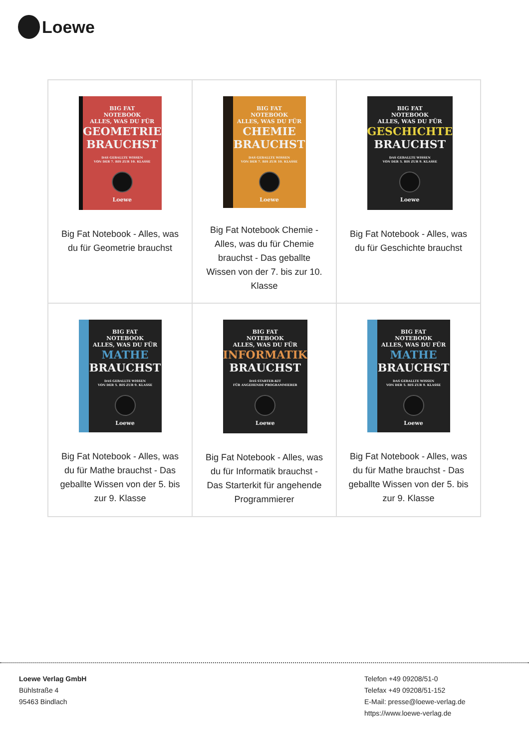Loewe
| BIG FAT NOTEBOOK ALLES, WAS DU FÜR GEOMETRIE BRAUCHST DAS GEBALLTE WISSEN VON DER 7. BIS ZUR 10. KLASSE Loewe Big Fat Notebook - Alles, was du für Geometrie brauchst | BIG FAT NOTEBOOK ALLES, WAS DU FÜR CHEMIE BRAUCHST DAS GEBALLTE WISSEN VON DER 7. BIS ZUR 10. KLASSE Loewe Big Fat Notebook Chemie - Alles, was du für Chemie brauchst - Das geballte Wissen von der 7. bis zur 10. Klasse | BIG FAT NOTEBOOK ALLES, WAS DU FÜR GESCHICHTE BRAUCHST DAS GEBALLTE WISSEN VON DER 5. BIS ZUR 9. KLASSE Loewe Big Fat Notebook - Alles, was du für Geschichte brauchst |
| BIG FAT NOTEBOOK ALLES, WAS DU FÜR MATHE BRAUCHST DAS GEBALLTE WISSEN VON DER 5. BIS ZUR 9. KLASSE Loewe Big Fat Notebook - Alles, was du für Mathe brauchst - Das geballte Wissen von der 5. bis zur 9. Klasse | BIG FAT NOTEBOOK ALLES, WAS DU FÜR INFORMATIK BRAUCHST DAS STARTER-KIT FÜR ANGEHENDE PROGRAMMIERER Loewe Big Fat Notebook - Alles, was du für Informatik brauchst - Das Starterkit für angehende Programmierer | BIG FAT NOTEBOOK ALLES, WAS DU FÜR MATHE BRAUCHST DAS GEBALLTE WISSEN VON DER 5. BIS ZUR 9. KLASSE Loewe Big Fat Notebook - Alles, was du für Mathe brauchst - Das geballte Wissen von der 5. bis zur 9. Klasse |
Loewe Verlag GmbH
Bühlstraße 4
95463 Bindlach
Telefon +49 09208/51-0
Telefax +49 09208/51-152
E-Mail: presse@loewe-verlag.de
https://www.loewe-verlag.de